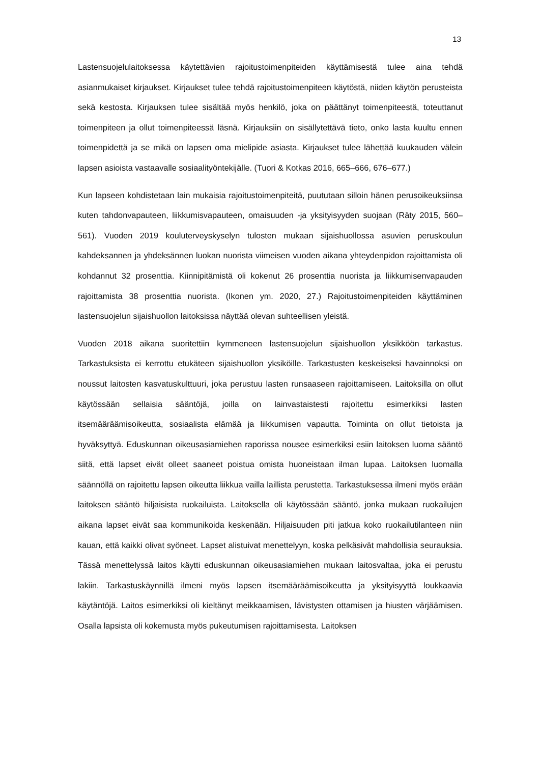13
Lastensuojelulaitoksessa käytettävien rajoitustoimenpiteiden käyttämisestä tulee aina tehdä asianmukaiset kirjaukset. Kirjaukset tulee tehdä rajoitustoimenpiteen käytöstä, niiden käytön perusteista sekä kestosta. Kirjauksen tulee sisältää myös henkilö, joka on päättänyt toimenpiteestä, toteuttanut toimenpiteen ja ollut toimenpiteessä läsnä. Kirjauksiin on sisällytettävä tieto, onko lasta kuultu ennen toimenpidettä ja se mikä on lapsen oma mielipide asiasta. Kirjaukset tulee lähettää kuukauden välein lapsen asioista vastaavalle sosiaalityöntekijälle. (Tuori & Kotkas 2016, 665–666, 676–677.)
Kun lapseen kohdistetaan lain mukaisia rajoitustoimenpiteitä, puututaan silloin hänen perusoikeuksiinsa kuten tahdonvapauteen, liikkumisvapauteen, omaisuuden -ja yksityisyyden suojaan (Räty 2015, 560–561). Vuoden 2019 kouluterveyskyselyn tulosten mukaan sijaishuollossa asuvien peruskoulun kahdeksannen ja yhdeksännen luokan nuorista viimeisen vuoden aikana yhteydenpidon rajoittamista oli kohdannut 32 prosenttia. Kiinnipitämistä oli kokenut 26 prosenttia nuorista ja liikkumisenvapauden rajoittamista 38 prosenttia nuorista. (Ikonen ym. 2020, 27.) Rajoitustoimenpiteiden käyttäminen lastensuojelun sijaishuollon laitoksissa näyttää olevan suhteellisen yleistä.
Vuoden 2018 aikana suoritettiin kymmeneen lastensuojelun sijaishuollon yksikköön tarkastus. Tarkastuksista ei kerrottu etukäteen sijaishuollon yksiköille. Tarkastusten keskeiseksi havainnoksi on noussut laitosten kasvatuskulttuuri, joka perustuu lasten runsaaseen rajoittamiseen. Laitoksilla on ollut käytössään sellaisia sääntöjä, joilla on lainvastaistesti rajoitettu esimerkiksi lasten itsemääräämisoikeutta, sosiaalista elämää ja liikkumisen vapautta. Toiminta on ollut tietoista ja hyväksyttyä. Eduskunnan oikeusasiamiehen raporissa nousee esimerkiksi esiin laitoksen luoma sääntö siitä, että lapset eivät olleet saaneet poistua omista huoneistaan ilman lupaa. Laitoksen luomalla säännöllä on rajoitettu lapsen oikeutta liikkua vailla laillista perustetta. Tarkastuksessa ilmeni myös erään laitoksen sääntö hiljaisista ruokailuista. Laitoksella oli käytössään sääntö, jonka mukaan ruokailujen aikana lapset eivät saa kommunikoida keskenään. Hiljaisuuden piti jatkua koko ruokailutilanteen niin kauan, että kaikki olivat syöneet. Lapset alistuivat menettelyyn, koska pelkäsivät mahdollisia seurauksia. Tässä menettelyssä laitos käytti eduskunnan oikeusasiamiehen mukaan laitosvaltaa, joka ei perustu lakiin. Tarkastuskäynnillä ilmeni myös lapsen itsemääräämisoikeutta ja yksityisyyttä loukkaavia käytäntöjä. Laitos esimerkiksi oli kieltänyt meikkaamisen, lävistysten ottamisen ja hiusten värjäämisen. Osalla lapsista oli kokemusta myös pukeutumisen rajoittamisesta. Laitoksen